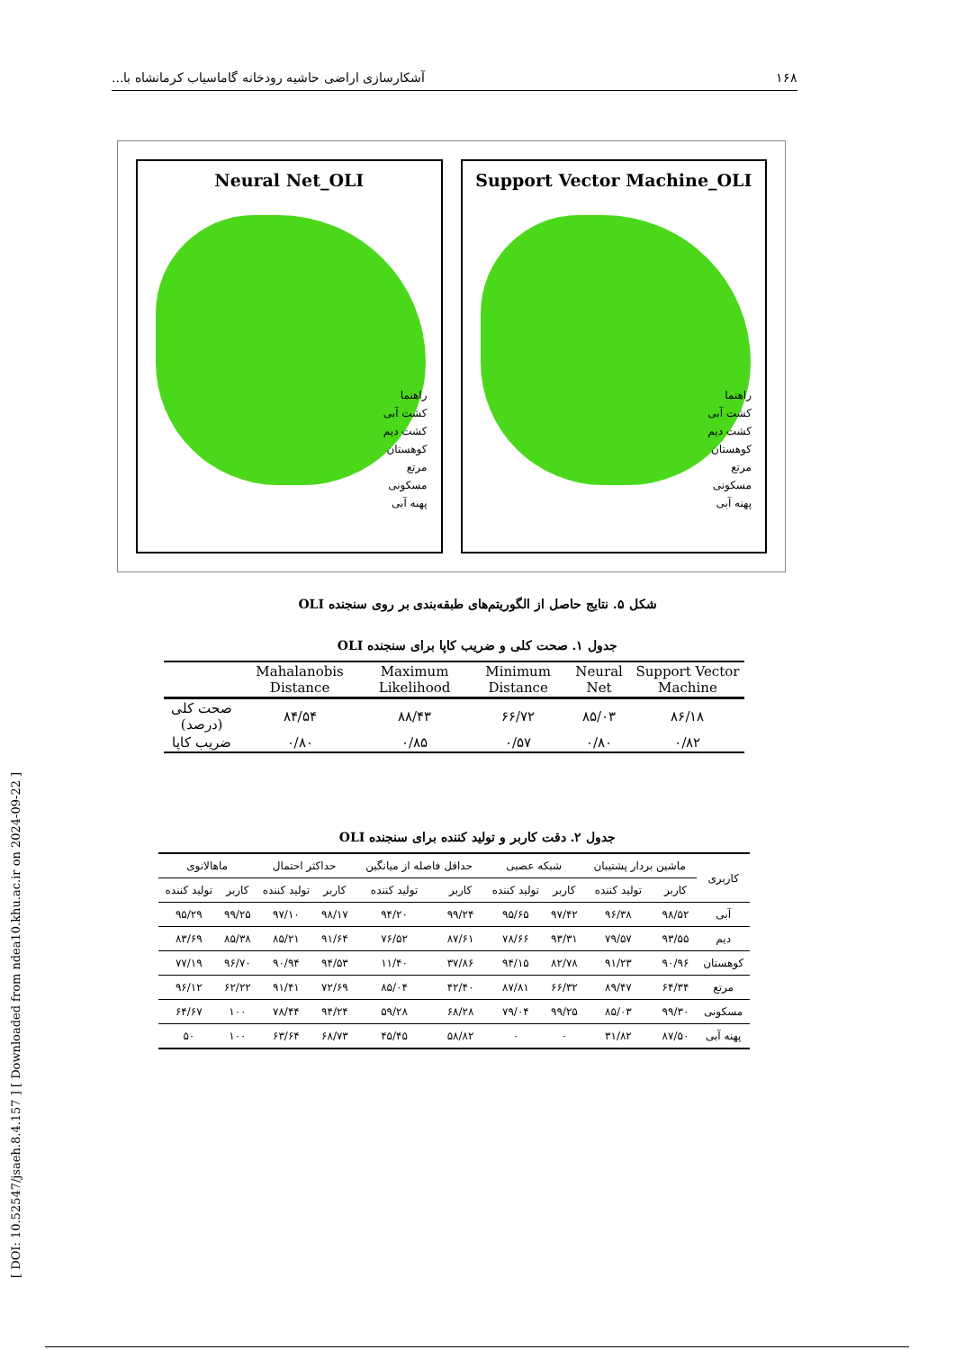۱۶۸ آشکارسازی اراضی حاشیه رودخانه گاماسیاب کرمانشاه با...
Neural Net_OLI
راهنما
کشت آبی
کشت دیم
کوهستان
مرتع
مسکونی
پهنه آبی
Support Vector Machine_OLI
راهنما
کشت آبی
کشت دیم
کوهستان
مرتع
مسکونی
پهنه آبی
شکل ۵. نتایج حاصل از الگوریتم‌های طبقه‌بندی بر روی سنجنده OLI
جدول ۱. صحت کلی و ضریب کاپا برای سنجنده OLI
| | Mahalanobis Distance | Maximum Likelihood | Minimum Distance | Neural Net | Support Vector Machine |
| --- | --- | --- | --- | --- | --- |
| صحت کلی (درصد) | ۸۴/۵۴ | ۸۸/۴۳ | ۶۶/۷۲ | ۸۵/۰۳ | ۸۶/۱۸ |
| ضریب کاپا | ۰/۸۰ | ۰/۸۵ | ۰/۵۷ | ۰/۸۰ | ۰/۸۲ |
جدول ۲. دقت کاربر و تولید کننده برای سنجنده OLI
| کاربری | ماشین بردار پشتیبان | | شبکه عصبی | | حداقل فاصله از میانگین | | حداکثر احتمال | | ماهالانوی | |
| --- | --- | --- | --- | --- | --- | --- | --- | --- | --- | --- |
| | کاربر | تولید کننده | کاربر | تولید کننده | کاربر | تولید کننده | کاربر | تولید کننده | کاربر | تولید کننده |
| آبی | ۹۸/۵۲ | ۹۶/۳۸ | ۹۷/۴۲ | ۹۵/۶۵ | ۹۹/۲۴ | ۹۴/۲۰ | ۹۸/۱۷ | ۹۷/۱۰ | ۹۹/۲۵ | ۹۵/۲۹ |
| دیم | ۹۳/۵۵ | ۷۹/۵۷ | ۹۳/۳۱ | ۷۸/۶۶ | ۸۷/۶۱ | ۷۶/۵۲ | ۹۱/۶۴ | ۸۵/۲۱ | ۸۵/۳۸ | ۸۳/۶۹ |
| کوهستان | ۹۰/۹۶ | ۹۱/۲۳ | ۸۲/۷۸ | ۹۴/۱۵ | ۳۷/۸۶ | ۱۱/۴۰ | ۹۴/۵۳ | ۹۰/۹۴ | ۹۶/۷۰ | ۷۷/۱۹ |
| مرتع | ۶۴/۳۴ | ۸۹/۴۷ | ۶۶/۳۲ | ۸۷/۸۱ | ۴۲/۴۰ | ۸۵/۰۴ | ۷۲/۶۹ | ۹۱/۴۱ | ۶۲/۲۲ | ۹۶/۱۲ |
| مسکونی | ۹۹/۳۰ | ۸۵/۰۳ | ۹۹/۲۵ | ۷۹/۰۴ | ۶۸/۲۸ | ۵۹/۲۸ | ۹۴/۲۴ | ۷۸/۴۴ | ۱۰۰ | ۶۴/۶۷ |
| پهنه آبی | ۸۷/۵۰ | ۳۱/۸۲ | ۰ | ۰ | ۵۸/۸۲ | ۴۵/۴۵ | ۶۸/۷۳ | ۶۳/۶۴ | ۱۰۰ | ۵۰ |
[ DOI: 10.52547/jsaeh.8.4.157 ] [ Downloaded from ndea10.khu.ac.ir on 2024-09-22 ]